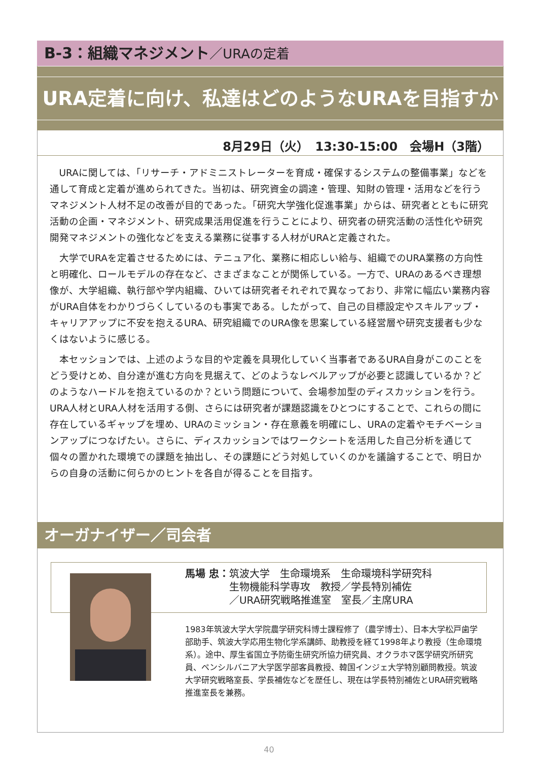B-3：組織マネジメント／URAの定着
URA定着に向け、私達はどのようなURAを目指すか
8月29日（火）　13:30-15:00　会場H（3階）
URAに関しては、「リサーチ・アドミニストレーターを育成・確保するシステムの整備事業」などを通して育成と定着が進められてきた。当初は、研究資金の調達・管理、知財の管理・活用などを行うマネジメント人材不足の改善が目的であった。「研究大学強化促進事業」からは、研究者とともに研究活動の企画・マネジメント、研究成果活用促進を行うことにより、研究者の研究活動の活性化や研究開発マネジメントの強化などを支える業務に従事する人材がURAと定義された。
大学でURAを定着させるためには、テニュア化、業務に相応しい給与、組織でのURA業務の方向性と明確化、ロールモデルの存在など、さまざまなことが関係している。一方で、URAのあるべき理想像が、大学組織、執行部や学内組織、ひいては研究者それぞれで異なっており、非常に幅広い業務内容がURA自体をわかりづらくしているのも事実である。したがって、自己の目標設定やスキルアップ・キャリアアップに不安を抱えるURA、研究組織でのURA像を思案している経営層や研究支援者も少なくはないように感じる。
本セッションでは、上述のような目的や定義を具現化していく当事者であるURA自身がこのことをどう受けとめ、自分達が進む方向を見据えて、どのようなレベルアップが必要と認識しているか？どのようなハードルを抱えているのか？という問題について、会場参加型のディスカッションを行う。URA人材とURA人材を活用する側、さらには研究者が課題認識をひとつにすることで、これらの間に存在しているギャップを埋め、URAのミッション・存在意義を明確にし、URAの定着やモチベーションアップにつなげたい。さらに、ディスカッションではワークシートを活用した自己分析を通じて個々の置かれた環境での課題を抽出し、その課題にどう対処していくのかを議論することで、明日からの自身の活動に何らかのヒントを各自が得ることを目指す。
オーガナイザー／司会者
馬場 忠： 筑波大学　生命環境系　生命環境科学研究科
生物機能科学専攻　教授／学長特別補佐
／URA研究戦略推進室　室長／主席URA
1983年筑波大学大学院農学研究科博士課程修了（農学博士）、日本大学松戸歯学部助手、筑波大学応用生物化学系講師、助教授を経て1998年より教授（生命環境系）。途中、厚生省国立予防衛生研究所協力研究員、オクラホマ医学研究所研究員、ペンシルバニア大学医学部客員教授、韓国インジェ大学特別顧問教授。筑波大学研究戦略室長、学長補佐などを歴任し、現在は学長特別補佐とURA研究戦略推進室長を兼務。
40